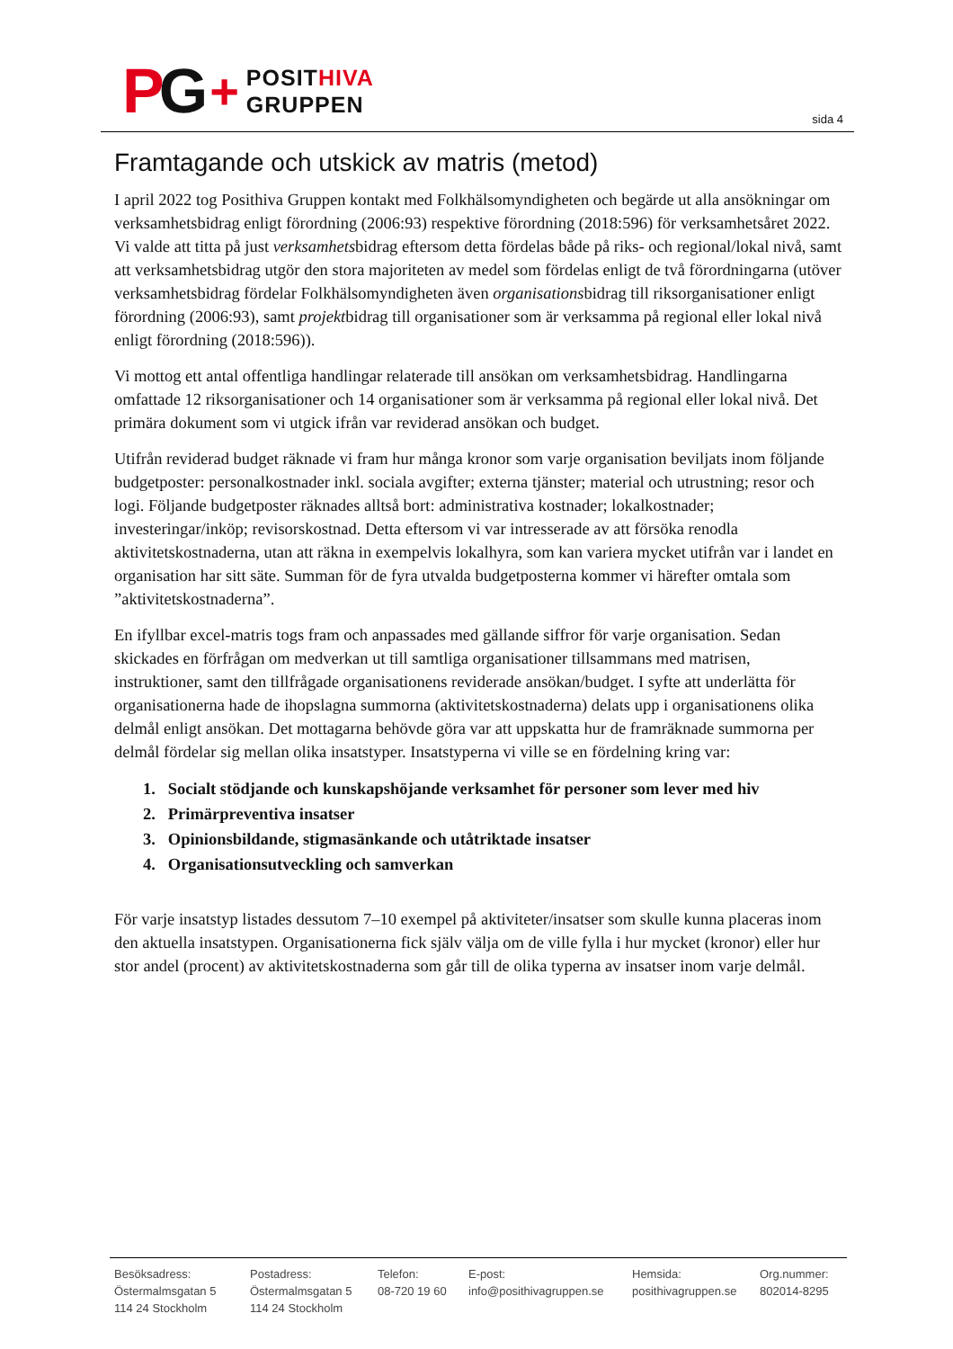PG +
POSITHIVA
GRUPPEN
sida 4
Framtagande och utskick av matris (metod)
I april 2022 tog Posithiva Gruppen kontakt med Folkhälsomyndigheten och begärde ut alla ansökningar om verksamhetsbidrag enligt förordning (2006:93) respektive förordning (2018:596) för verksamhetsåret 2022. Vi valde att titta på just verksamhetsbidrag eftersom detta fördelas både på riks- och regional/lokal nivå, samt att verksamhetsbidrag utgör den stora majoriteten av medel som fördelas enligt de två förordningarna (utöver verksamhetsbidrag fördelar Folkhälsomyndigheten även organisationsbidrag till riksorganisationer enligt förordning (2006:93), samt projektbidrag till organisationer som är verksamma på regional eller lokal nivå enligt förordning (2018:596)).
Vi mottog ett antal offentliga handlingar relaterade till ansökan om verksamhetsbidrag. Handlingarna omfattade 12 riksorganisationer och 14 organisationer som är verksamma på regional eller lokal nivå. Det primära dokument som vi utgick ifrån var reviderad ansökan och budget.
Utifrån reviderad budget räknade vi fram hur många kronor som varje organisation beviljats inom följande budgetposter: personalkostnader inkl. sociala avgifter; externa tjänster; material och utrustning; resor och logi. Följande budgetposter räknades alltså bort: administrativa kostnader; lokalkostnader; investeringar/inköp; revisorskostnad. Detta eftersom vi var intresserade av att försöka renodla aktivitetskostnaderna, utan att räkna in exempelvis lokalhyra, som kan variera mycket utifrån var i landet en organisation har sitt säte. Summan för de fyra utvalda budgetposterna kommer vi härefter omtala som ”aktivitetskostnaderna”.
En ifyllbar excel-matris togs fram och anpassades med gällande siffror för varje organisation. Sedan skickades en förfrågan om medverkan ut till samtliga organisationer tillsammans med matrisen, instruktioner, samt den tillfrågade organisationens reviderade ansökan/budget. I syfte att underlätta för organisationerna hade de ihopslagna summorna (aktivitetskostnaderna) delats upp i organisationens olika delmål enligt ansökan. Det mottagarna behövde göra var att uppskatta hur de framräknade summorna per delmål fördelar sig mellan olika insatstyper. Insatstyperna vi ville se en fördelning kring var:
1. Socialt stödjande och kunskapshöjande verksamhet för personer som lever med hiv
2. Primärpreventiva insatser
3. Opinionsbildande, stigmasänkande och utåtriktade insatser
4. Organisationsutveckling och samverkan
För varje insatstyp listades dessutom 7–10 exempel på aktiviteter/insatser som skulle kunna placeras inom den aktuella insatstypen. Organisationerna fick själv välja om de ville fylla i hur mycket (kronor) eller hur stor andel (procent) av aktivitetskostnaderna som går till de olika typerna av insatser inom varje delmål.
Besöksadress:
Östermalmsgatan 5
114 24 Stockholm
Postadress:
Östermalmsgatan 5
114 24 Stockholm
Telefon:
08-720 19 60
E-post:
info@posithivagruppen.se
Hemsida:
posithivagruppen.se
Org.nummer:
802014-8295